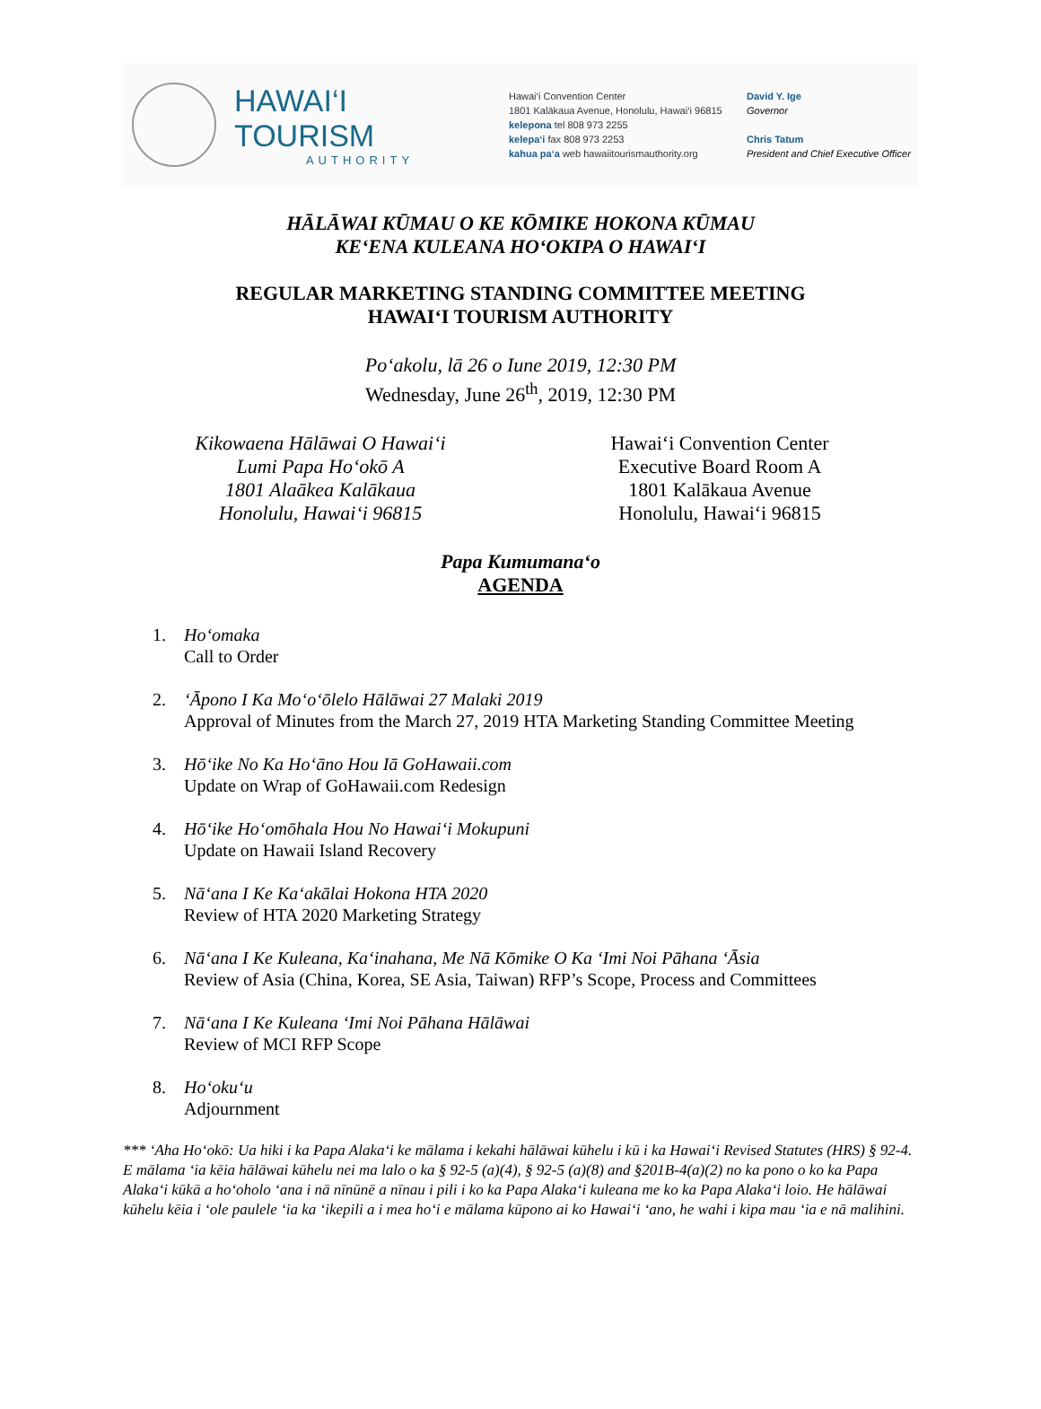HAWAI‘I TOURISM
AUTHORITY
Hawai‘i Convention Center
1801 Kalākaua Avenue, Honolulu, Hawai‘i 96815
kelepona tel 808 973 2255
kelepa‘i fax 808 973 2253
kahua pa‘a web hawaiitourismauthority.org
David Y. Ige
Governor
Chris Tatum
President and Chief Executive Officer
HĀLĀWAI KŪMAU O KE KŌMIKE HOKONA KŪMAU
KE‘ENA KULEANA HO‘OKIPA O HAWAI‘I
REGULAR MARKETING STANDING COMMITTEE MEETING
HAWAI‘I TOURISM AUTHORITY
Po‘akolu, lā 26 o Iune 2019, 12:30 PM
Wednesday, June 26<sup>th</sup>, 2019, 12:30 PM
Kikowaena Hālāwai O Hawai‘i
Lumi Papa Ho‘okō A
1801 Alaākea Kalākaua
Honolulu, Hawai‘i 96815
Hawai‘i Convention Center
Executive Board Room A
1801 Kalākaua Avenue
Honolulu, Hawai‘i 96815
Papa Kumumana‘o
AGENDA
1. Ho‘omaka
Call to Order
2. ‘Āpono I Ka Mo‘o‘ōlelo Hālāwai 27 Malaki 2019
Approval of Minutes from the March 27, 2019 HTA Marketing Standing Committee Meeting
3. Hō‘ike No Ka Ho‘āno Hou Iā GoHawaii.com
Update on Wrap of GoHawaii.com Redesign
4. Hō‘ike Ho‘omōhala Hou No Hawai‘i Mokupuni
Update on Hawaii Island Recovery
5. Nā‘ana I Ke Ka‘akālai Hokona HTA 2020
Review of HTA 2020 Marketing Strategy
6. Nā‘ana I Ke Kuleana, Ka‘inahana, Me Nā Kōmike O Ka ‘Imi Noi Pāhana ‘Āsia
Review of Asia (China, Korea, SE Asia, Taiwan) RFP’s Scope, Process and Committees
7. Nā‘ana I Ke Kuleana ‘Imi Noi Pāhana Hālāwai
Review of MCI RFP Scope
8. Ho‘oku‘u
Adjournment
*** ‘Aha Ho‘okō: Ua hiki i ka Papa Alaka‘i ke mālama i kekahi hālāwai kūhelu i kū i ka Hawai‘i Revised Statutes (HRS) § 92-4. E mālama ‘ia kēia hālāwai kūhelu nei ma lalo o ka § 92-5 (a)(4), § 92-5 (a)(8) and §201B-4(a)(2) no ka pono o ko ka Papa Alaka‘i kūkā a ho‘oholo ‘ana i nā nīnūnē a nīnau i pili i ko ka Papa Alaka‘i kuleana me ko ka Papa Alaka‘i loio. He hālāwai kūhelu kēia i ‘ole paulele ‘ia ka ‘ikepili a i mea ho‘i e mālama kūpono ai ko Hawai‘i ‘ano, he wahi i kipa mau ‘ia e nā malihini.